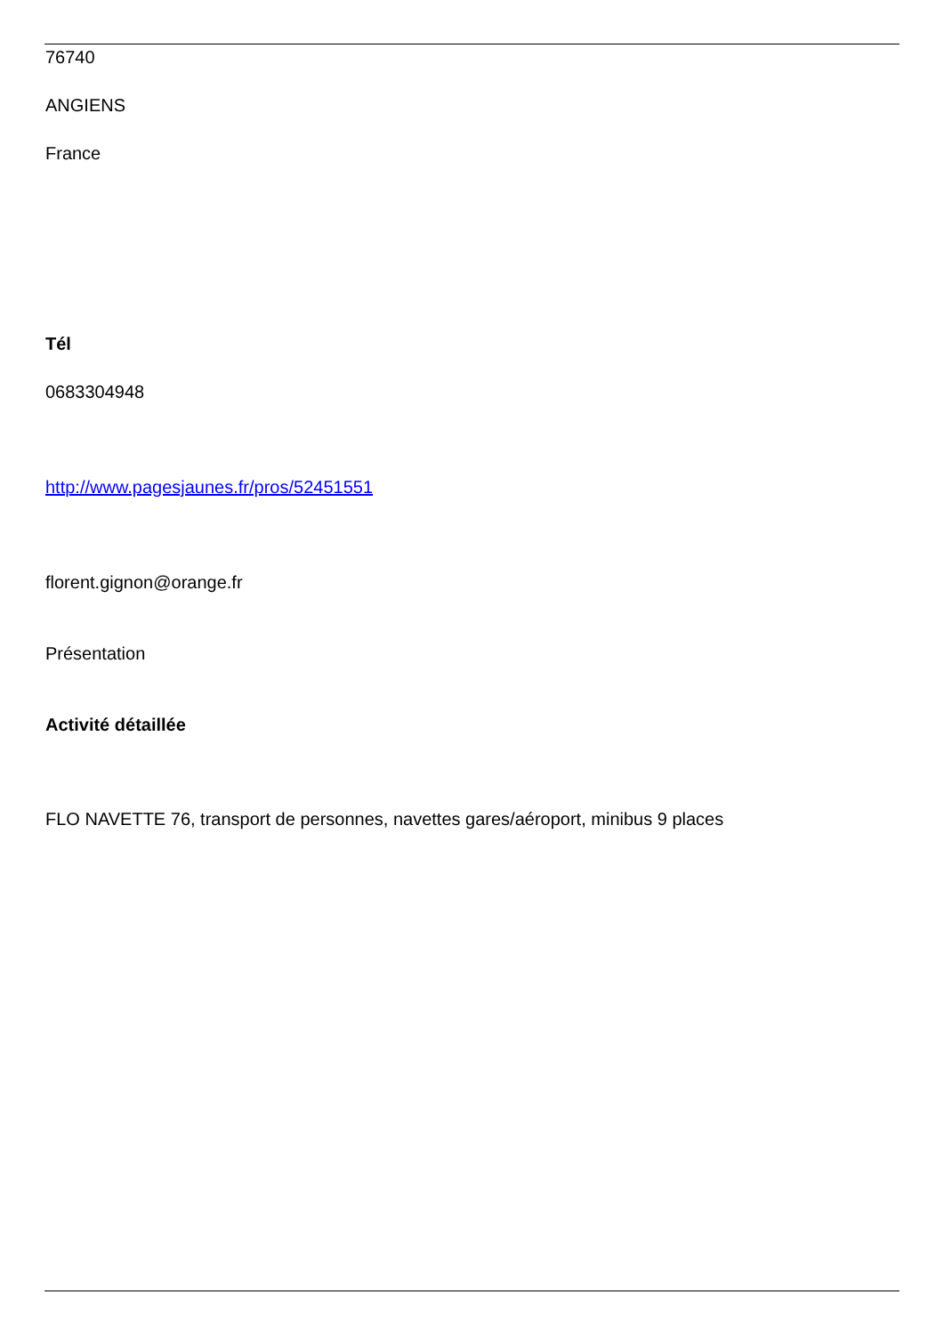76740
ANGIENS
France
Tél
0683304948
http://www.pagesjaunes.fr/pros/52451551
florent.gignon@orange.fr
Présentation
Activité détaillée
FLO NAVETTE 76, transport de personnes, navettes gares/aéroport, minibus 9 places